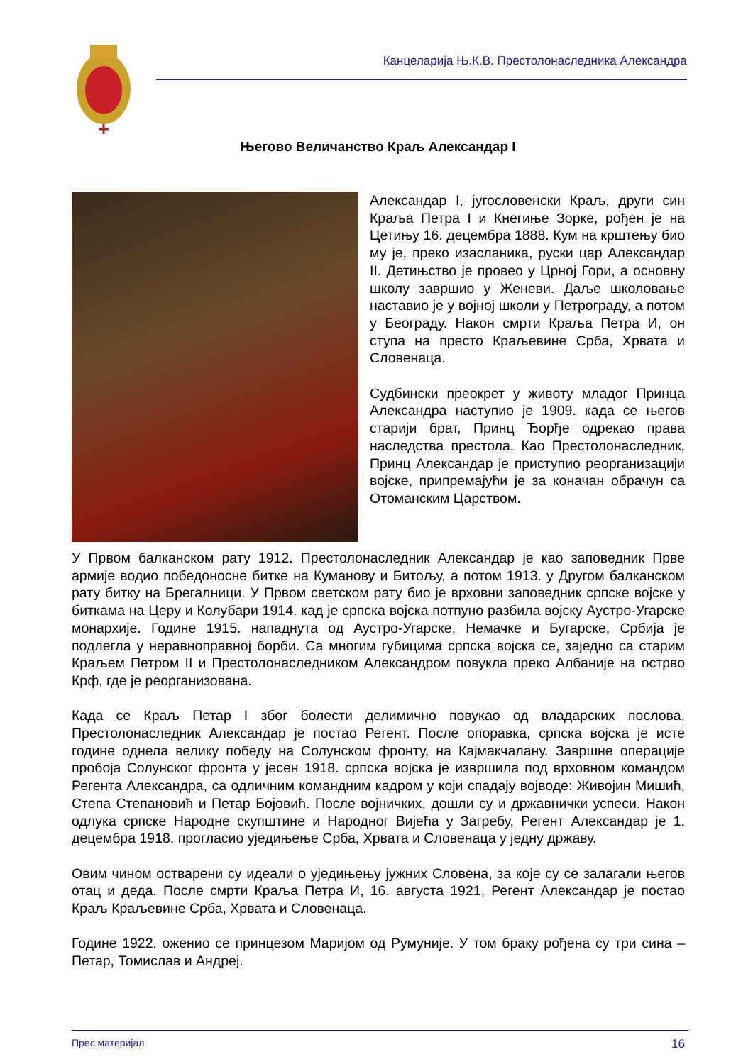Канцеларија Њ.К.В. Престолонаследника Александра
Његово Величанство Краљ Александар I
Александар I, југословенски Краљ, други син Краља Петра I и Кнегиње Зорке, рођен је на Цетињу 16. децембра 1888. Кум на крштењу био му је, преко изасланика, руски цар Александар II. Детињство је провео у Црној Гори, а основну школу завршио у Женеви. Даље школовање наставио је у војној школи у Петрограду, а потом у Београду. Након смрти Краља Петра И, он ступа на престо Краљевине Срба, Хрвата и Словенаца.
Судбински преокрет у животу младог Принца Александра наступио је 1909. када се његов старији брат, Принц Ђорђе одрекао права наследства престола. Као Престолонаследник, Принц Александар је приступио реорганизацији војске, припремајући је за коначан обрачун са Отоманским Царством.
У Првом балканском рату 1912. Престолонаследник Александар је као заповедник Прве армије водио победоносне битке на Куманову и Битољу, а потом 1913. у Другом балканском рату битку на Брегалници. У Првом светском рату био је врховни заповедник српске војске у биткама на Церу и Колубари 1914. кад је српска војска потпуно разбила војску Аустро-Угарске монархије. Године 1915. нападнута од Аустро-Угарске, Немачке и Бугарске, Србија је подлегла у неравноправној борби. Са многим губицима српска војска се, заједно са старим Краљем Петром II и Престолонаследником Александром повукла преко Албаније на острво Крф, где је реорганизована.
Када се Краљ Петар I због болести делимично повукао од владарских послова, Престолонаследник Александар је постао Регент. После опоравка, српска војска је исте године однела велику победу на Солунском фронту, на Кајмакчалану. Завршне операције пробоја Солунског фронта у јесен 1918. српска војска је извршила под врховном командом Регента Александра, са одличним командним кадром у који спадају војводе: Живојин Мишић, Степа Степановић и Петар Бојовић. После војничких, дошли су и државнички успеси. Након одлука српске Народне скупштине и Народног Вијећа у Загребу, Регент Александар је 1. децембра 1918. прогласио уједињење Срба, Хрвата и Словенаца у једну државу.
Овим чином остварени су идеали о уједињењу јужних Словена, за које су се залагали његов отац и деда. После смрти Краља Петра И, 16. августа 1921, Регент Александар је постао Краљ Краљевине Срба, Хрвата и Словенаца.
Године 1922. оженио се принцезом Маријом од Румуније. У том браку рођена су три сина – Петар, Томислав и Андреј.
Прес материјал 16